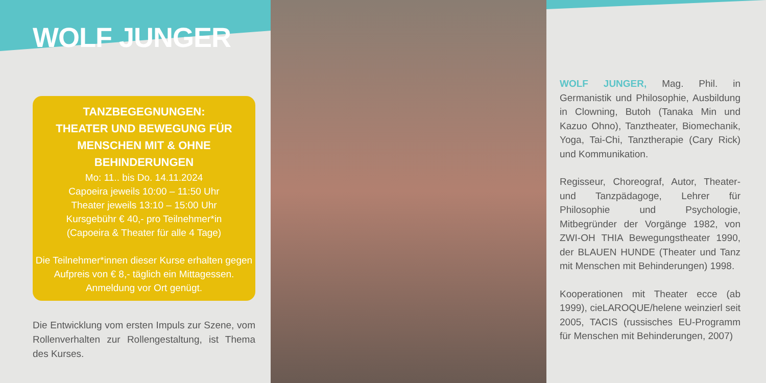WOLF JUNGER
TANZBEGEGNUNGEN:
THEATER UND BEWEGUNG FÜR
MENSCHEN MIT & OHNE BEHINDERUNGEN
Mo: 11.. bis Do. 14.11.2024
Capoeira jeweils 10:00 – 11:50 Uhr
Theater jeweils 13:10 – 15:00 Uhr
Kursgebühr € 40,- pro Teilnehmer*in
(Capoeira & Theater für alle 4 Tage)
Die Teilnehmer*innen dieser Kurse erhalten gegen Aufpreis von € 8,- täglich ein Mittagessen. Anmeldung vor Ort genügt.
Die Entwicklung vom ersten Impuls zur Szene, vom Rollenverhalten zur Rollengestaltung, ist Thema des Kurses.
WOLF JUNGER, Mag. Phil. in Germanistik und Philosophie, Ausbildung in Clowning, Butoh (Tanaka Min und Kazuo Ohno), Tanztheater, Biomechanik, Yoga, Tai-Chi, Tanztherapie (Cary Rick) und Kommunikation.
Regisseur, Choreograf, Autor, Theater- und Tanzpädagoge, Lehrer für Philosophie und Psychologie, Mitbegründer der Vorgänge 1982, von ZWI-OH THIA Bewegungstheater 1990, der BLAUEN HUNDE (Theater und Tanz mit Menschen mit Behinderungen) 1998.
Kooperationen mit Theater ecce (ab 1999), cieLAROQUE/helene weinzierl seit 2005, TACIS (russisches EU-Programm für Menschen mit Behinderungen, 2007)